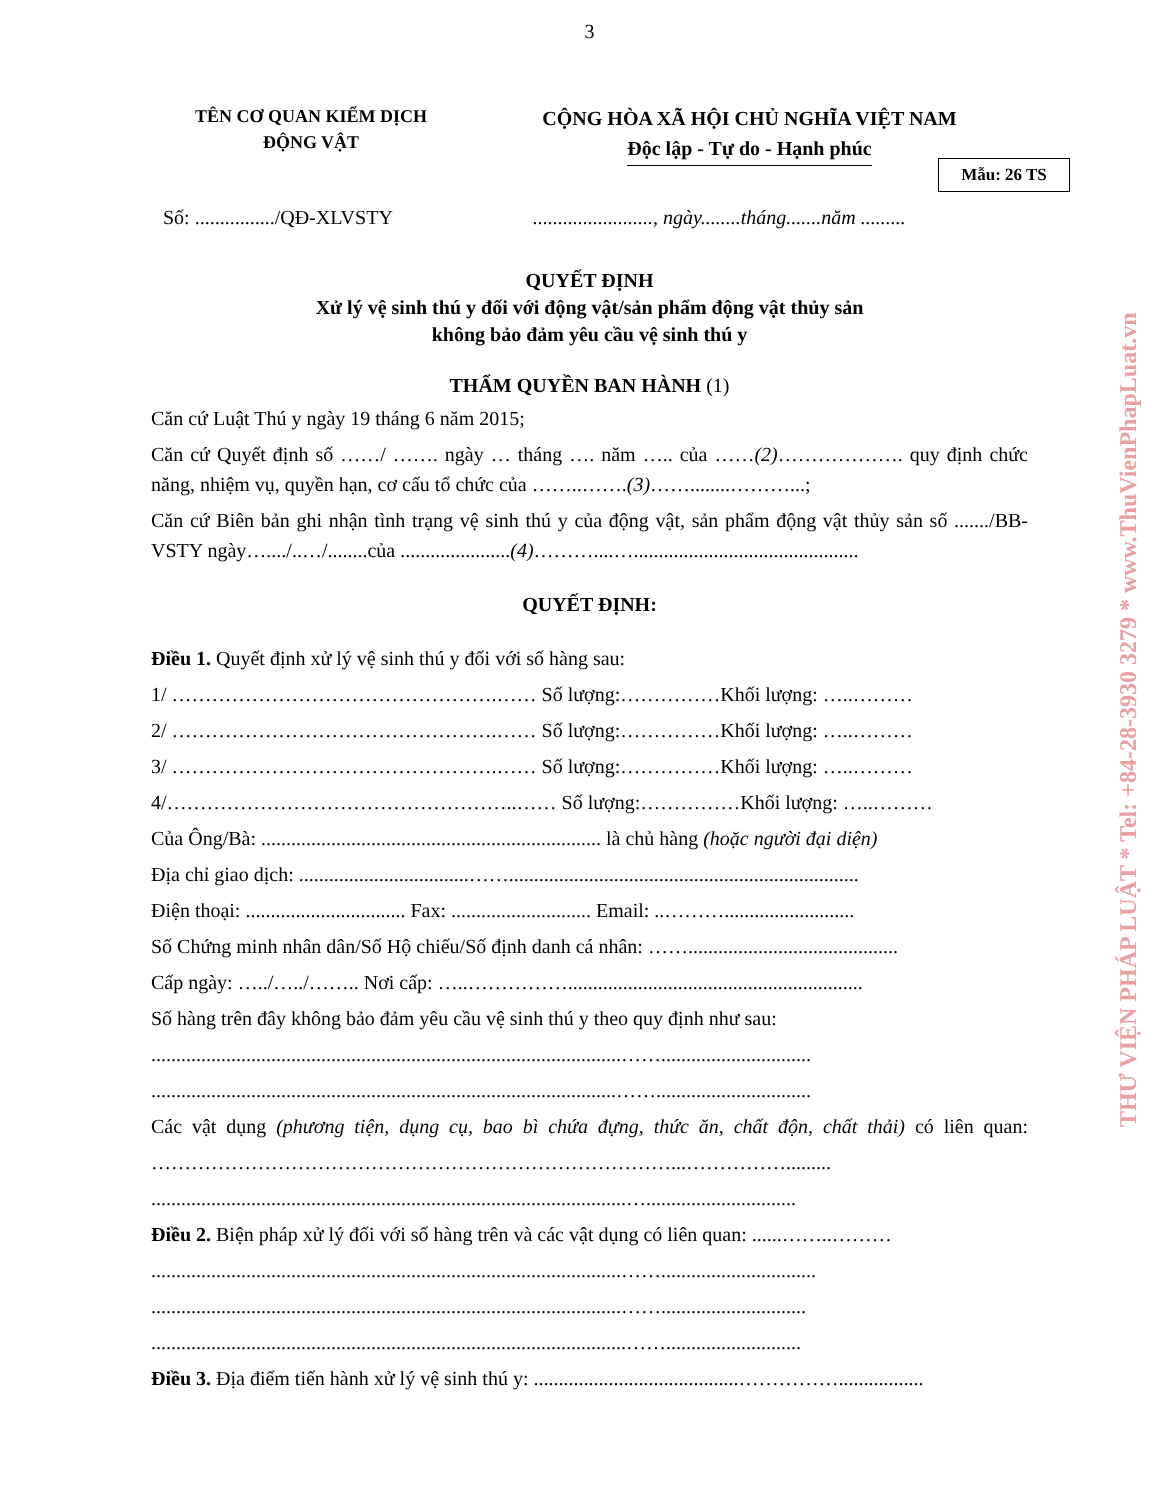3
TÊN CƠ QUAN KIỂM DỊCH
ĐỘNG VẬT
CỘNG HÒA XÃ HỘI CHỦ NGHĨA VIỆT NAM
Độc lập - Tự do - Hạnh phúc
Mẫu: 26 TS
Số: ................/QĐ-XLVSTY ........................, ngày........tháng.......năm .........
QUYẾT ĐỊNH
Xử lý vệ sinh thú y đối với động vật/sản phẩm động vật thủy sản
không bảo đảm yêu cầu vệ sinh thú y
THẨM QUYỀN BAN HÀNH (1)
Căn cứ Luật Thú y ngày 19 tháng 6 năm 2015;
Căn cứ Quyết định số ……/ ……. ngày … tháng …. năm ….. của ……(2)………………. quy định chức năng, nhiệm vụ, quyền hạn, cơ cấu tổ chức của ……..…….(3)……........………...;
Căn cứ Biên bản ghi nhận tình trạng vệ sinh thú y của động vật, sản phẩm động vật thủy sản số ......./BB-VSTY ngày…..../..…/........của ......................(4)………....….............................................
QUYẾT ĐỊNH:
Điều 1. Quyết định xử lý vệ sinh thú y đối với số hàng sau:
1/ ………………………………………….…… Số lượng:……………Khối lượng: …..………
2/ ………………………………………….…… Số lượng:……………Khối lượng: …..………
3/ ………………………………………….…… Số lượng:……………Khối lượng: …..………
4/……………………………………………..…… Số lượng:……………Khối lượng: …..………
Của Ông/Bà: .................................................................... là chủ hàng (hoặc người đại diện)
Địa chỉ giao dịch: ..................................……......................................................................
Điện thoại: ................................ Fax: ............................ Email: ..………..........................
Số Chứng minh nhân dân/Số Hộ chiếu/Số định danh cá nhân: ……..........................................
Cấp ngày: …../…../…….. Nơi cấp: …..……………...........................................................
Số hàng trên đây không bảo đảm yêu cầu vệ sinh thú y theo quy định như sau:
..............................................................................................……..............................
.............................................................................................……...............................
Các vật dụng (phương tiện, dụng cụ, bao bì chứa đựng, thức ăn, chất độn, chất thải) có liên quan: ……………………………………………………………………...…………….........
...............................................................................................…..............................
Điều 2. Biện pháp xử lý đối với số hàng trên và các vật dụng có liên quan: ......……..………
..............................................................................................……...............................
..............................................................................................…….............................
...............................................................................................……...........................
Điều 3. Địa điểm tiến hành xử lý vệ sinh thú y: .........................................…………….................
THƯ VIỆN PHÁP LUẬT * Tel: +84-28-3930 3279 * www.ThuVienPhapLuat.vn